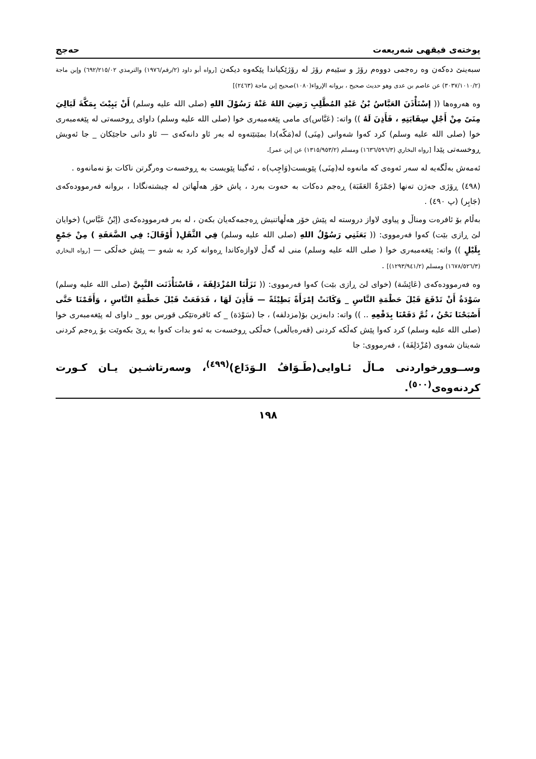پوختەی فیقهی شەریعەت حەجج
سبەینێ دەکەن وە رەجمی دووەم رۆژ و سێیەم رۆژ لە رۆژێکیاندا پێکەوە دیکەن [رواه أبو داود (٢/رقم/١٩٧٦) والترمذي ٦٩٢/٢١٥/٠٢) وإبن ماجة (٣٠٣٧/١٠١٠/٢) عن عاصم بن عدى وهو حديث صحيح ، بروانه الإرواء(١٠٨٠)صحيح إبن ماجة (٢٤٦٣)]
وە هەروەها (( إسْتَأْذَنَ العَبَّاسُ بْنُ عَبْدِ المُطَّلِبِ رَضِيَ اللهُ عَنْهُ رَسُوْلَ اللهِ (صلى الله عليه وسلم) أَنْ يَبِيْتَ بِمَكَّةَ لَيَالِيَ مِنَىً مِنْ أَجْلِ سِقَايَتِهِ ، فَأَذِنَ لَهُ )) واتە: (عَبَّاس)ی مامی پێغەمبەری خوا (صلى الله عليه وسلم) داوای ڕوخسەتی لە پێغەمبەری خوا (صلى الله عليه وسلم) کرد کەوا شەوانی (مِنَى) لە(مَكّه)دا بمێنێتەوە لە بەر ئاو دانەکەی — ئاو دانی حاجێکان _ جا ئەویش ڕوخسەتی پێدا [رواه البخاري (١٦٣٦/٥٩٦/٣) ومسلم (١٣١٥/٩٥٣/٢) عن إبن عمر].
ئەمەش بەڵگەیە لە سەر ئەوەی کە مانەوە لە(مِنَى) پێویست(وَاجِب)ە ، ئەگینا پێویست بە ڕوخسەت وەرگرتن ناکات بۆ نەمانەوە .
(٤٩٨) ڕۆژی جەژن تەنها (جَمْرَةُ العَقَبَة) ڕەجم دەکات بە حەوت بەرد ، پاش خۆر هەڵهاتن لە چیشتەنگادا ، بروانە فەرموودەکەی (جَابِر) (پ ٤٩٠) .
بەڵام بۆ ئافرەت ومناڵ و پیاوی لاواز دروستە لە پێش خۆر هەڵهاتنیش ڕەجمەکەیان بکەن ، لە بەر فەرموودەکەی (إبْنُ عَبَّاس) (خوایان لێ ڕازی بێت) کەوا فەرمووی: (( بَعَثَنِي رَسُوْلُ اللهِ (صلى الله عليه وسلم) فِي الثَّقَلِ( أَوْقَالَ: فِي الضَّعَفَةِ ) مِنْ جَمْعٍ بِلَيْلٍ )) واتە: پێغەمبەری خوا ( صلى الله عليه وسلم) منی لە گەڵ لاوازەکاندا ڕەوانە کرد بە شەو — پێش خەڵکی — [رواه البخاري (١٦٧٨/٥٢٦/٣) ومسلم (١٢٩٣/٩٤١/٢)] .
وە فەرموودەکەی (عَائِشَة) (خوای لێ ڕازی بێت) کەوا فەرمووی: (( نَزَلْنَا المُزْدَلِفَةَ ، فَاسْتَأْذَنَت النَّبِيَّ (صلى الله عليه وسلم) سَوْدَةُ أَنْ تَدْفَعَ قَبْلَ حَطْمَةِ النَّاسِ _ وَكَانَتْ إمْرَأَةً بَطِيْئَةً — فَأَذِنَ لَهَا ، فَدَفَعَتْ قَبْلَ حَطْمَةِ النَّاسِ ، وَأَقَمْنَا حَتَّى أَصْبَحْنَا نَحْنُ ، ثُمَّ دَفَعْنَا بِدَفْعِهِ .. )) واتە: دابەزین بۆ(مزدلفه) ، جا (سَوْدَة) _ کە ئافرەتێکی قورس بوو _ داوای لە پێغەمبەری خوا (صلى الله عليه وسلم) کرد کەوا پێش کەڵکە کردنی (قەرەباڵغی) خەڵکی ڕوخسەت بە ئەو بدات کەوا بە ڕێ بکەوێت بۆ ڕەجم کردنی شەیتان شەوی (مُزْدَلِفَة) ، فەرمووی: جا
وســووڕخواردنی مـاڵ ئـاوایی(طَـوَافُ الـوَدَاع)<sup>(٤٩٩)</sup>، وسەرتاشـین یـان کـورت کردنەوەی<sup>(٥٠٠)</sup>.
١٩٨